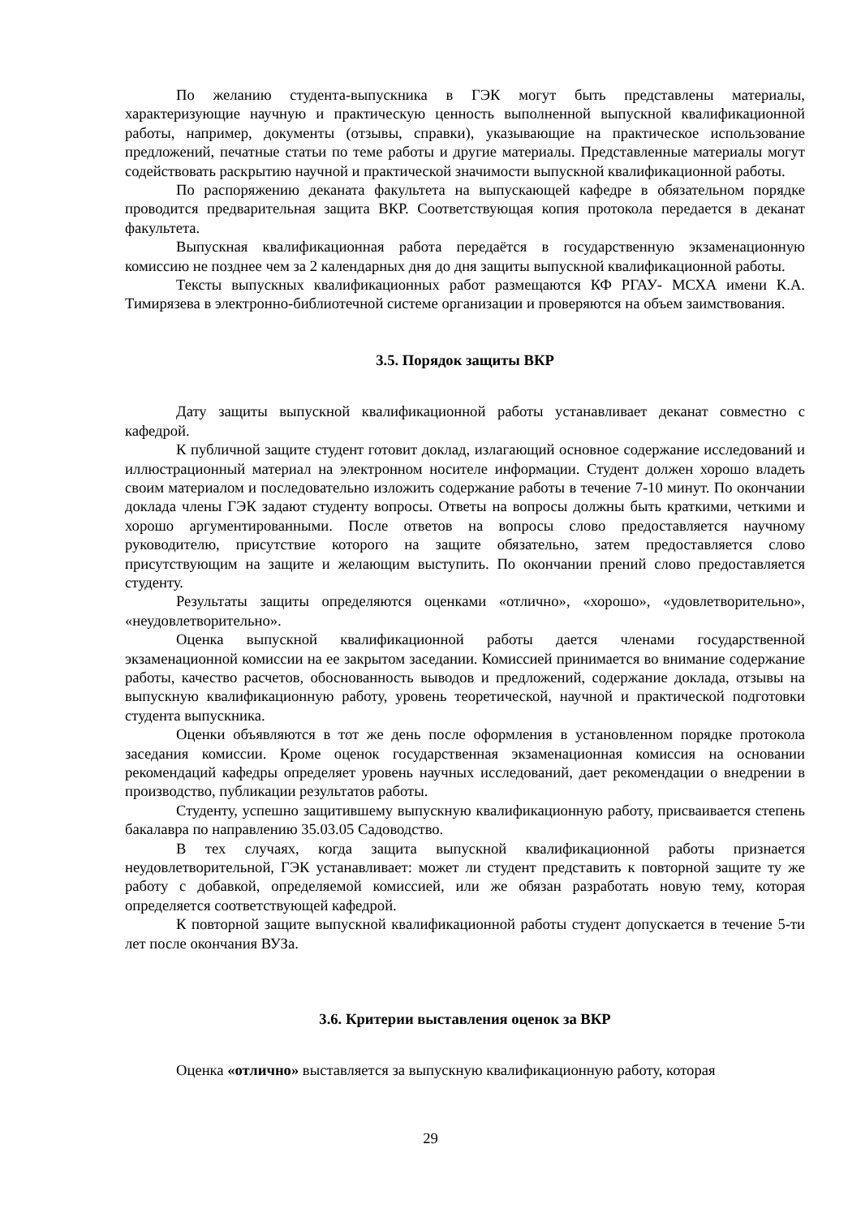По желанию студента-выпускника в ГЭК могут быть представлены материалы, характеризующие научную и практическую ценность выполненной выпускной квалификационной работы, например, документы (отзывы, справки), указывающие на практическое использование предложений, печатные статьи по теме работы и другие материалы. Представленные материалы могут содействовать раскрытию научной и практической значимости выпускной квалификационной работы.
По распоряжению деканата факультета на выпускающей кафедре в обязательном порядке проводится предварительная защита ВКР. Соответствующая копия протокола передается в деканат факультета.
Выпускная квалификационная работа передаётся в государственную экзаменационную комиссию не позднее чем за 2 календарных дня до дня защиты выпускной квалификационной работы.
Тексты выпускных квалификационных работ размещаются КФ РГАУ- МСХА имени К.А. Тимирязева в электронно-библиотечной системе организации и проверяются на объем заимствования.
3.5. Порядок защиты ВКР
Дату защиты выпускной квалификационной работы устанавливает деканат совместно с кафедрой.
К публичной защите студент готовит доклад, излагающий основное содержание исследований и иллюстрационный материал на электронном носителе информации. Студент должен хорошо владеть своим материалом и последовательно изложить содержание работы в течение 7-10 минут. По окончании доклада члены ГЭК задают студенту вопросы. Ответы на вопросы должны быть краткими, четкими и хорошо аргументированными. После ответов на вопросы слово предоставляется научному руководителю, присутствие которого на защите обязательно, затем предоставляется слово присутствующим на защите и желающим выступить. По окончании прений слово предоставляется студенту.
Результаты защиты определяются оценками «отлично», «хорошо», «удовлетворительно», «неудовлетворительно».
Оценка выпускной квалификационной работы дается членами государственной экзаменационной комиссии на ее закрытом заседании. Комиссией принимается во внимание содержание работы, качество расчетов, обоснованность выводов и предложений, содержание доклада, отзывы на выпускную квалификационную работу, уровень теоретической, научной и практической подготовки студента выпускника.
Оценки объявляются в тот же день после оформления в установленном порядке протокола заседания комиссии. Кроме оценок государственная экзаменационная комиссия на основании рекомендаций кафедры определяет уровень научных исследований, дает рекомендации о внедрении в производство, публикации результатов работы.
Студенту, успешно защитившему выпускную квалификационную работу, присваивается степень бакалавра по направлению 35.03.05 Садоводство.
В тех случаях, когда защита выпускной квалификационной работы признается неудовлетворительной, ГЭК устанавливает: может ли студент представить к повторной защите ту же работу с добавкой, определяемой комиссией, или же обязан разработать новую тему, которая определяется соответствующей кафедрой.
К повторной защите выпускной квалификационной работы студент допускается в течение 5-ти лет после окончания ВУЗа.
3.6. Критерии выставления оценок за ВКР
Оценка «отлично» выставляется за выпускную квалификационную работу, которая
29